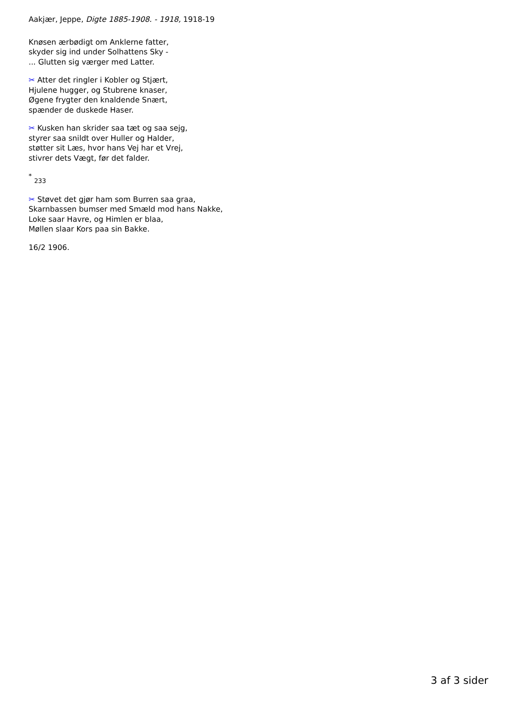Aakjær, Jeppe, Digte 1885-1908. - 1918, 1918-19
Knøsen ærbødigt om Anklerne fatter,
skyder sig ind under Solhattens Sky -
... Glutten sig værger med Latter.
✂ Atter det ringler i Kobler og Stjært,
Hjulene hugger, og Stubrene knaser,
Øgene frygter den knaldende Snært,
spænder de duskede Haser.
✂ Kusken han skrider saa tæt og saa sejg,
styrer saa snildt over Huller og Halder,
støtter sit Læs, hvor hans Vej har et Vrej,
stivrer dets Vægt, før det falder.
<sup>*</sup> <sub>233</sub>
✂ Støvet det gjør ham som Burren saa graa,
Skarnbassen bumser med Smæld mod hans Nakke,
Loke saar Havre, og Himlen er blaa,
Møllen slaar Kors paa sin Bakke.
16/2 1906.
3 af 3 sider